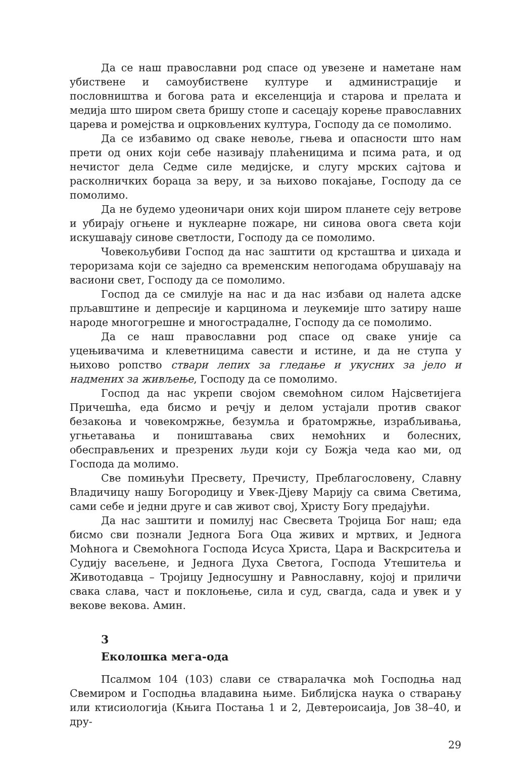Да се наш православни род спасе од увезене и наметане нам убиствене и самоубиствене културе и администрације и пословништва и богова рата и екселенција и старова и прелата и медија што широм света бришу стопе и сасецају корење православних царева и ромејства и оцрковљених култура, Господу да се помолимо.
Да се избавимо од сваке невоље, гњева и опасности што нам прети од оних који себе називају плаћеницима и псима рата, и од нечистог дела Седме силе медијске, и слугу мрских сајтова и расколничких бораца за веру, и за њихово покајање, Господу да се помолимо.
Да не будемо удеоничари оних који широм планете сеју ветрове и убирају огњене и нуклеарне пожаре, ни синова овога света који искушавају синове светлости, Господу да се помолимо.
Човекољубиви Господ да нас заштити од крсташтва и џихада и тероризама који се заједно са временским непогодама обрушавају на васиони свет, Господу да се помолимо.
Господ да се смилује на нас и да нас избави од налета адске прљавштине и депресије и карцинома и леукемије што затиру наше народе многогрешне и многострадалне, Господу да се помолимо.
Да се наш православни род спасе од сваке уније са уцењивачима и клеветницима савести и истине, и да не ступа у њихово ропство ствари лепих за гледање и укусних за јело и надмених за живљење, Господу да се помолимо.
Господ да нас укрепи својом свемоћном силом Најсветијега Причешћа, еда бисмо и речју и делом устајали против сваког безакоња и човекомржње, безумља и братомржње, израбљивања, угњетавања и поништавања свих немоћних и болесних, обесправљених и презрених људи који су Божја чеда као ми, од Господа да молимо.
Све помињући Пресвету, Пречисту, Преблагословену, Славну Владичицу нашу Богородицу и Увек-Дјеву Марију са свима Светима, сами себе и једни друге и сав живот свој, Христу Богу предајући.
Да нас заштити и помилуј нас Свесвета Тројица Бог наш; еда бисмо сви познали Једнога Бога Оца живих и мртвих, и Једнога Моћнога и Свемоћнога Господа Исуса Христа, Цара и Васкрситеља и Судију васељене, и Једнога Духа Светога, Господа Утешитеља и Животодавца – Тројицу Једносушну и Равнославну, којој и приличи свака слава, част и поклоњење, сила и суд, свагда, сада и увек и у векове векова. Амин.
3
Еколошка мега-ода
Псалмом 104 (103) слави се стваралачка моћ Господња над Свемиром и Господња владавина њиме. Библијска наука о стварању или ктисиологија (Књига Постања 1 и 2, Девтероисаија, Јов 38–40, и дру-
29